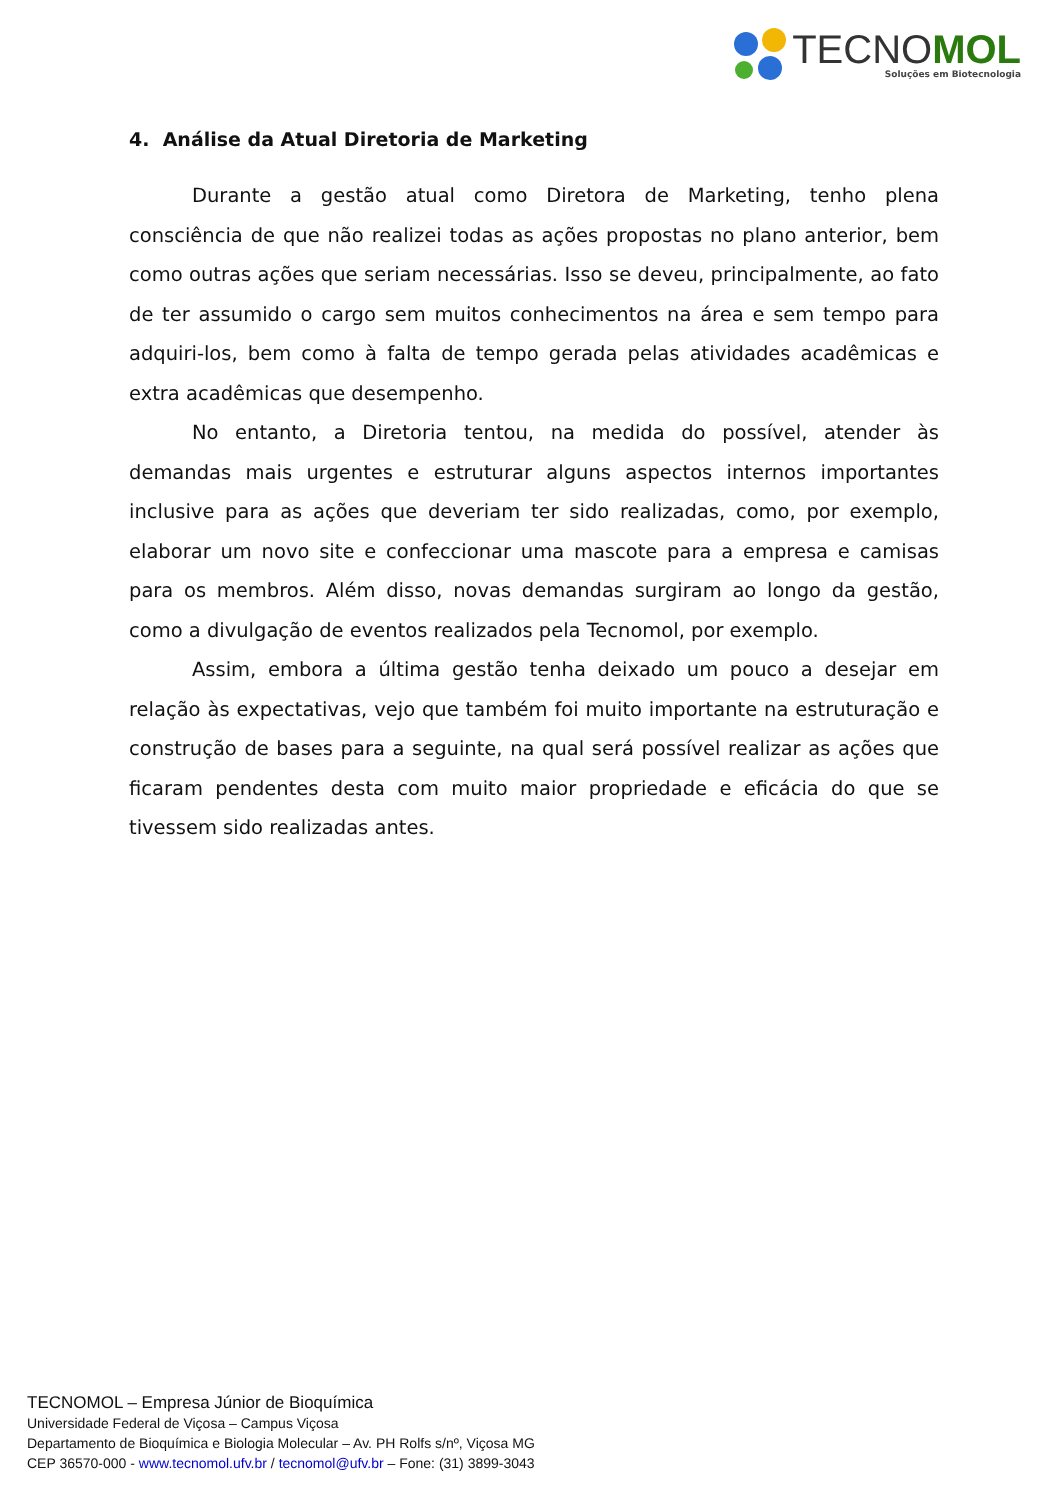TECNOMOL
Soluções em Biotecnologia
4. Análise da Atual Diretoria de Marketing
Durante a gestão atual como Diretora de Marketing, tenho plena consciência de que não realizei todas as ações propostas no plano anterior, bem como outras ações que seriam necessárias. Isso se deveu, principalmente, ao fato de ter assumido o cargo sem muitos conhecimentos na área e sem tempo para adquiri-los, bem como à falta de tempo gerada pelas atividades acadêmicas e extra acadêmicas que desempenho.
No entanto, a Diretoria tentou, na medida do possível, atender às demandas mais urgentes e estruturar alguns aspectos internos importantes inclusive para as ações que deveriam ter sido realizadas, como, por exemplo, elaborar um novo site e confeccionar uma mascote para a empresa e camisas para os membros. Além disso, novas demandas surgiram ao longo da gestão, como a divulgação de eventos realizados pela Tecnomol, por exemplo.
Assim, embora a última gestão tenha deixado um pouco a desejar em relação às expectativas, vejo que também foi muito importante na estruturação e construção de bases para a seguinte, na qual será possível realizar as ações que ficaram pendentes desta com muito maior propriedade e eficácia do que se tivessem sido realizadas antes.
TECNOMOL – Empresa Júnior de Bioquímica
Universidade Federal de Viçosa – Campus Viçosa
Departamento de Bioquímica e Biologia Molecular – Av. PH Rolfs s/nº, Viçosa MG
CEP 36570-000 - www.tecnomol.ufv.br / tecnomol@ufv.br – Fone: (31) 3899-3043